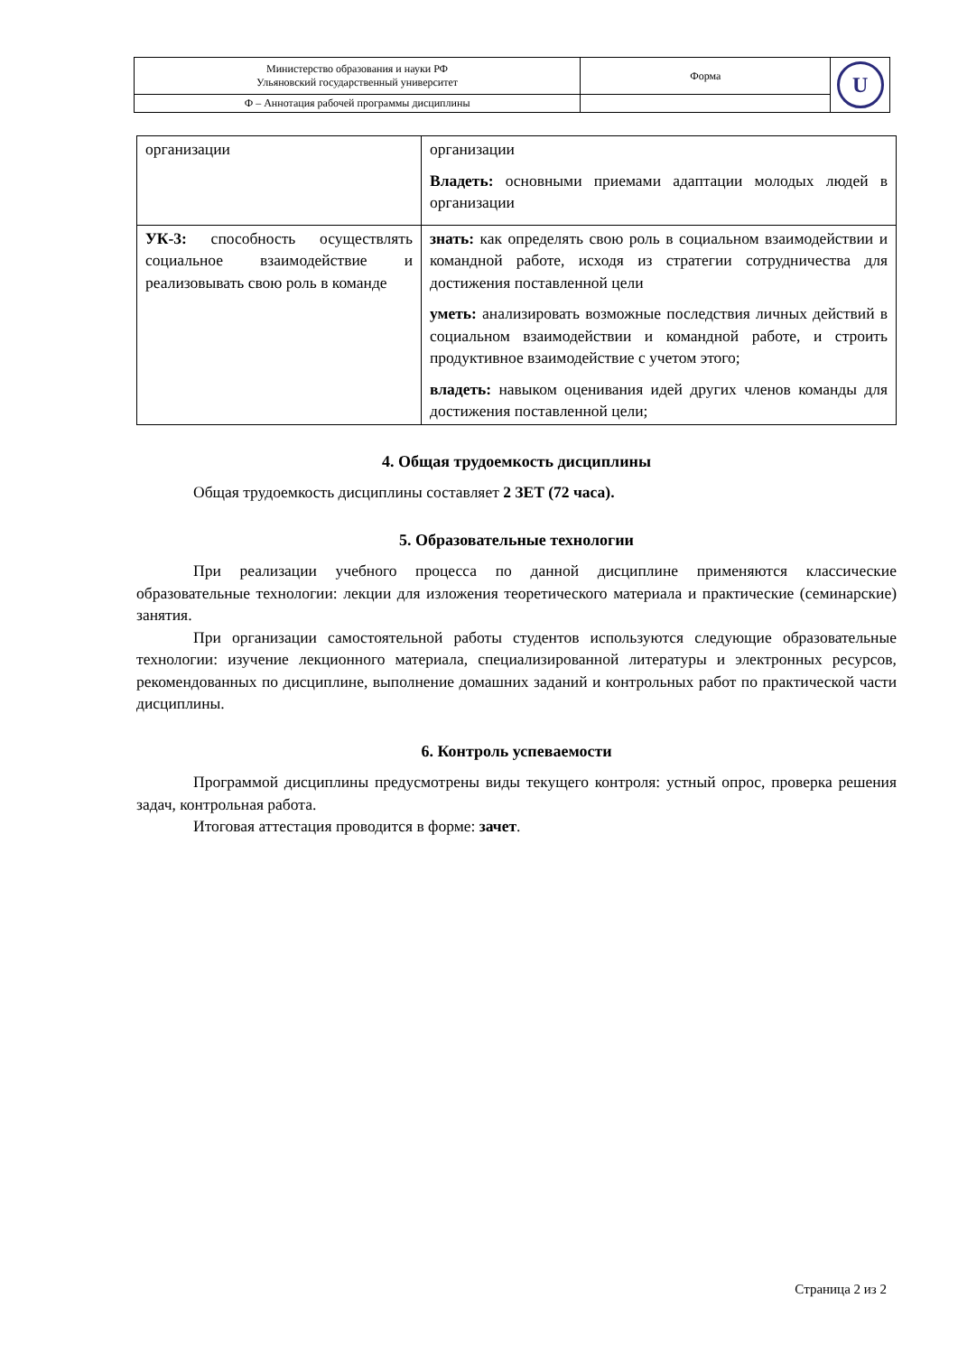| Министерство образования и науки РФ Ульяновский государственный университет | Форма | U |
| Ф – Аннотация рабочей программы дисциплины | | |
| организации | организации Владеть: основными приемами адаптации молодых людей в организации |
| УК-3: способность осуществлять социальное взаимодействие и реализовывать свою роль в команде | знать: как определять свою роль в социальном взаимодействии и командной работе, исходя из стратегии сотрудничества для достижения поставленной цели уметь: анализировать возможные последствия личных действий в социальном взаимодействии и командной работе, и строить продуктивное взаимодействие с учетом этого; владеть: навыком оценивания идей других членов команды для достижения поставленной цели; |
4. Общая трудоемкость дисциплины
Общая трудоемкость дисциплины составляет 2 ЗЕТ (72 часа).
5. Образовательные технологии
При реализации учебного процесса по данной дисциплине применяются классические образовательные технологии: лекции для изложения теоретического материала и практические (семинарские) занятия.
При организации самостоятельной работы студентов используются следующие образовательные технологии: изучение лекционного материала, специализированной литературы и электронных ресурсов, рекомендованных по дисциплине, выполнение домашних заданий и контрольных работ по практической части дисциплины.
6. Контроль успеваемости
Программой дисциплины предусмотрены виды текущего контроля: устный опрос, проверка решения задач, контрольная работа.
Итоговая аттестация проводится в форме: зачет.
Страница 2 из 2